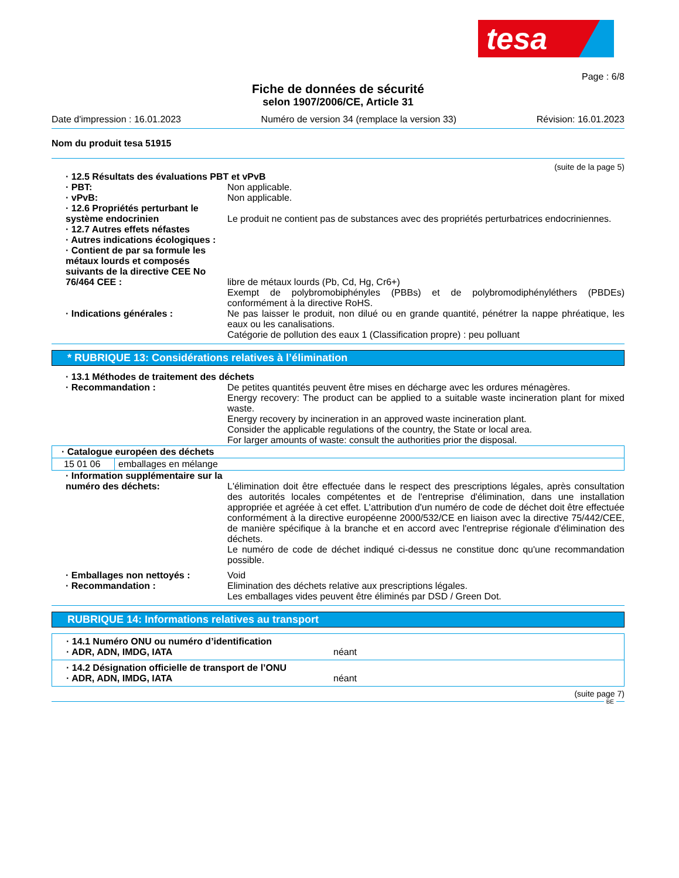tesa
Page : 6/8
Fiche de données de sécurité
selon 1907/2006/CE, Article 31
Date d'impression : 16.01.2023 Numéro de version 34 (remplace la version 33) Révision: 16.01.2023
Nom du produit tesa 51915
(suite de la page 5)
· 12.5 Résultats des évaluations PBT et vPvB
· PBT: Non applicable.
· vPvB: Non applicable.
· 12.6 Propriétés perturbant le système endocrinien
Le produit ne contient pas de substances avec des propriétés perturbatrices endocriniennes.
· 12.7 Autres effets néfastes
· Autres indications écologiques :
· Contient de par sa formule les métaux lourds et composés suivants de la directive CEE No 76/464 CEE :
libre de métaux lourds (Pb, Cd, Hg, Cr6+)
Exempt de polybromobiphényles (PBBs) et de polybromodiphényléthers (PBDEs) conformément à la directive RoHS.
· Indications générales : Ne pas laisser le produit, non dilué ou en grande quantité, pénétrer la nappe phréatique, les eaux ou les canalisations.
Catégorie de pollution des eaux 1 (Classification propre) : peu polluant
* RUBRIQUE 13: Considérations relatives à l’élimination
· 13.1 Méthodes de traitement des déchets
· Recommandation : De petites quantités peuvent être mises en décharge avec les ordures ménagères.
Energy recovery: The product can be applied to a suitable waste incineration plant for mixed waste.
Energy recovery by incineration in an approved waste incineration plant.
Consider the applicable regulations of the country, the State or local area.
For larger amounts of waste: consult the authorities prior the disposal.
| · Catalogue européen des déchets | |
| 15 01 06 | emballages en mélange |
· Information supplémentaire sur la numéro des déchets:
L'élimination doit être effectuée dans le respect des prescriptions légales, après consultation des autorités locales compétentes et de l'entreprise d'élimination, dans une installation appropriée et agréée à cet effet. L'attribution d'un numéro de code de déchet doit être effectuée conformément à la directive européenne 2000/532/CE en liaison avec la directive 75/442/CEE, de manière spécifique à la branche et en accord avec l'entreprise régionale d'élimination des déchets.
Le numéro de code de déchet indiqué ci-dessus ne constitue donc qu'une recommandation possible.
· Emballages non nettoyés : Void
· Recommandation : Elimination des déchets relative aux prescriptions légales.
Les emballages vides peuvent être éliminés par DSD / Green Dot.
RUBRIQUE 14: Informations relatives au transport
· 14.1 Numéro ONU ou numéro d’identification
· ADR, ADN, IMDG, IATA néant
· 14.2 Désignation officielle de transport de l’ONU
· ADR, ADN, IMDG, IATA néant
(suite page 7)
BE